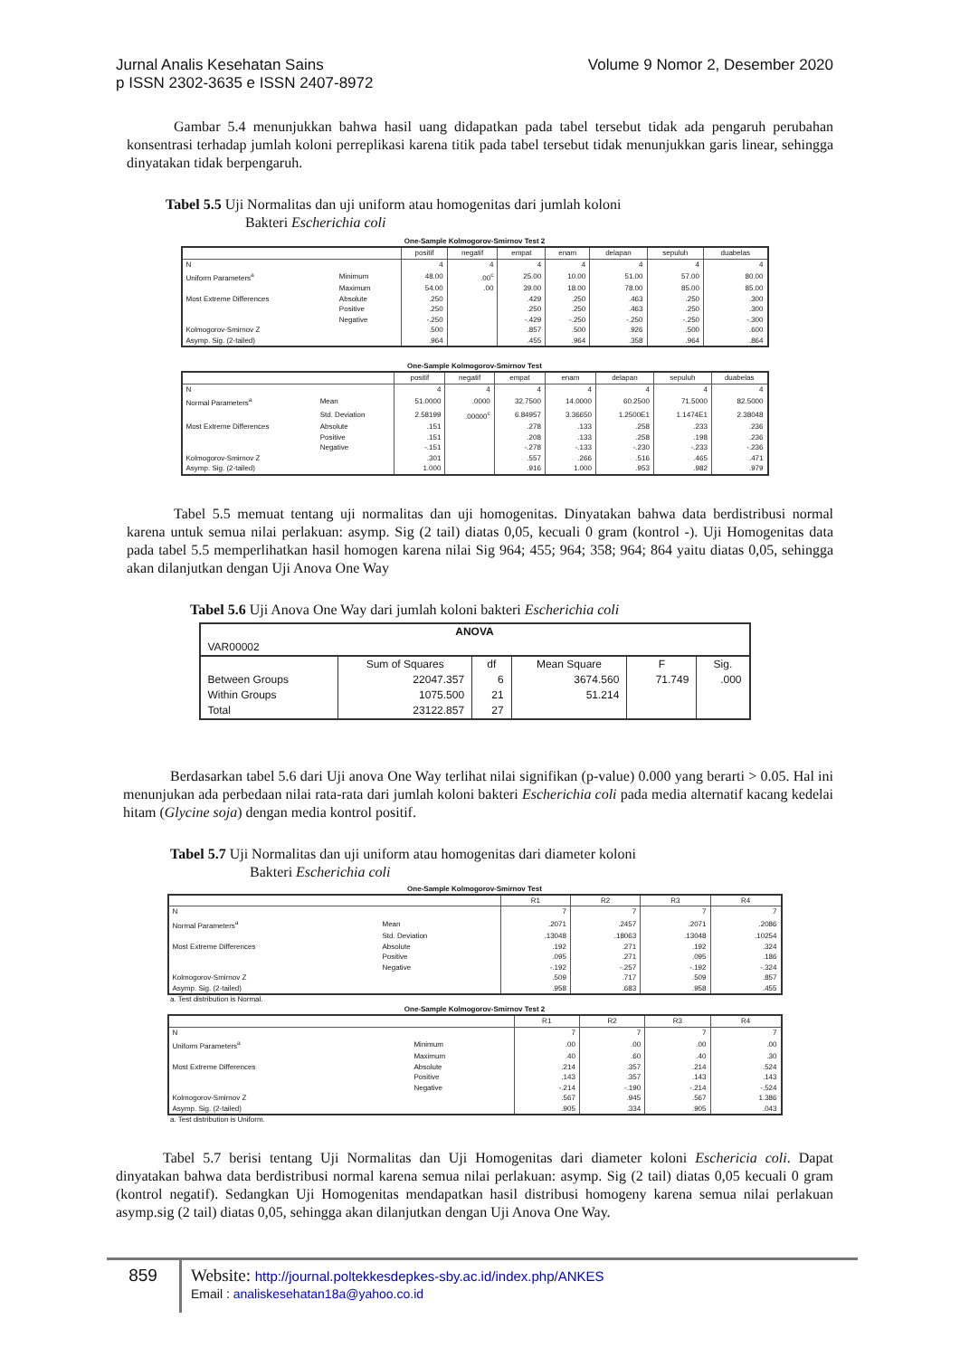Jurnal Analis Kesehatan Sains
p ISSN 2302-3635 e ISSN 2407-8972
Volume 9 Nomor 2, Desember 2020
Gambar 5.4 menunjukkan bahwa hasil uang didapatkan pada tabel tersebut tidak ada pengaruh perubahan konsentrasi terhadap jumlah koloni perreplikasi karena titik pada tabel tersebut tidak menunjukkan garis linear, sehingga dinyatakan tidak berpengaruh.
Tabel 5.5 Uji Normalitas dan uji uniform atau homogenitas dari jumlah koloni
Bakteri Escherichia coli
One-Sample Kolmogorov-Smirnov Test 2
| | | positif | negatif | empat | enam | delapan | sepuluh | duabelas |
| --- | --- | --- | --- | --- | --- | --- | --- | --- |
| N | | 4 | 4 | 4 | 4 | 4 | 4 | 4 |
| Uniform Parameters<sup>a</sup> | Minimum | 48.00 | .00<sup>c</sup> | 25.00 | 10.00 | 51.00 | 57.00 | 80.00 |
| | Maximum | 54.00 | .00 | 39.00 | 18.00 | 78.00 | 85.00 | 85.00 |
| Most Extreme Differences | Absolute | .250 | | .429 | .250 | .463 | .250 | .300 |
| | Positive | .250 | | .250 | .250 | .463 | .250 | .300 |
| | Negative | -.250 | | -.429 | -.250 | -.250 | -.250 | -.300 |
| Kolmogorov-Smirnov Z | | .500 | | .857 | .500 | .926 | .500 | .600 |
| Asymp. Sig. (2-tailed) | | .964 | | .455 | .964 | .358 | .964 | .864 |
One-Sample Kolmogorov-Smirnov Test
| | | positif | negatif | empat | enam | delapan | sepuluh | duabelas |
| --- | --- | --- | --- | --- | --- | --- | --- | --- |
| N | | 4 | 4 | 4 | 4 | 4 | 4 | 4 |
| Normal Parameters<sup>a</sup> | Mean | 51.0000 | .0000 | 32.7500 | 14.0000 | 60.2500 | 71.5000 | 82.5000 |
| | Std. Deviation | 2.58199 | .00000<sup>c</sup> | 6.84957 | 3.36650 | 1.2500E1 | 1.1474E1 | 2.38048 |
| Most Extreme Differences | Absolute | .151 | | .278 | .133 | .258 | .233 | .236 |
| | Positive | .151 | | .208 | .133 | .258 | .198 | .236 |
| | Negative | -.151 | | -.278 | -.133 | -.230 | -.233 | -.236 |
| Kolmogorov-Smirnov Z | | .301 | | .557 | .266 | .516 | .465 | .471 |
| Asymp. Sig. (2-tailed) | | 1.000 | | .916 | 1.000 | .953 | .982 | .979 |
Tabel 5.5 memuat tentang uji normalitas dan uji homogenitas. Dinyatakan bahwa data berdistribusi normal karena untuk semua nilai perlakuan: asymp. Sig (2 tail) diatas 0,05, kecuali 0 gram (kontrol -). Uji Homogenitas data pada tabel 5.5 memperlihatkan hasil homogen karena nilai Sig 964; 455; 964; 358; 964; 864 yaitu diatas 0,05, sehingga akan dilanjutkan dengan Uji Anova One Way
Tabel 5.6 Uji Anova One Way dari jumlah koloni bakteri Escherichia coli
| ANOVA | | | | | |
| --- | --- | --- | --- | --- | --- |
| VAR00002 | | | | | |
| | Sum of Squares | df | Mean Square | F | Sig. |
| Between Groups | 22047.357 | 6 | 3674.560 | 71.749 | .000 |
| Within Groups | 1075.500 | 21 | 51.214 | | |
| Total | 23122.857 | 27 | | | |
Berdasarkan tabel 5.6 dari Uji anova One Way terlihat nilai signifikan (p-value) 0.000 yang berarti > 0.05. Hal ini menunjukan ada perbedaan nilai rata-rata dari jumlah koloni bakteri Escherichia coli pada media alternatif kacang kedelai hitam (Glycine soja) dengan media kontrol positif.
Tabel 5.7 Uji Normalitas dan uji uniform atau homogenitas dari diameter koloni
Bakteri Escherichia coli
One-Sample Kolmogorov-Smirnov Test
| | | R1 | R2 | R3 | R4 |
| --- | --- | --- | --- | --- | --- |
| N | | 7 | 7 | 7 | 7 |
| Normal Parameters<sup>a</sup> | Mean | .2071 | .2457 | .2071 | .2086 |
| | Std. Deviation | .13048 | .18063 | .13048 | .10254 |
| Most Extreme Differences | Absolute | .192 | .271 | .192 | .324 |
| | Positive | .095 | .271 | .095 | .186 |
| | Negative | -.192 | -.257 | -.192 | -.324 |
| Kolmogorov-Smirnov Z | | .509 | .717 | .509 | .857 |
| Asymp. Sig. (2-tailed) | | .958 | .683 | .958 | .455 |
a. Test distribution is Normal.
One-Sample Kolmogorov-Smirnov Test 2
| | | R1 | R2 | R3 | R4 |
| --- | --- | --- | --- | --- | --- |
| N | | 7 | 7 | 7 | 7 |
| Uniform Parameters<sup>a</sup> | Minimum | .00 | .00 | .00 | .00 |
| | Maximum | .40 | .60 | .40 | .30 |
| Most Extreme Differences | Absolute | .214 | .357 | .214 | .524 |
| | Positive | .143 | .357 | .143 | .143 |
| | Negative | -.214 | -.190 | -.214 | -.524 |
| Kolmogorov-Smirnov Z | | .567 | .945 | .567 | 1.386 |
| Asymp. Sig. (2-tailed) | | .905 | .334 | .905 | .043 |
a. Test distribution is Uniform.
Tabel 5.7 berisi tentang Uji Normalitas dan Uji Homogenitas dari diameter koloni Eschericia coli. Dapat dinyatakan bahwa data berdistribusi normal karena semua nilai perlakuan: asymp. Sig (2 tail) diatas 0,05 kecuali 0 gram (kontrol negatif). Sedangkan Uji Homogenitas mendapatkan hasil distribusi homogeny karena semua nilai perlakuan asymp.sig (2 tail) diatas 0,05, sehingga akan dilanjutkan dengan Uji Anova One Way.
859 Website: http://journal.poltekkesdepkes-sby.ac.id/index.php/ANKES
Email : analiskesehatan18a@yahoo.co.id